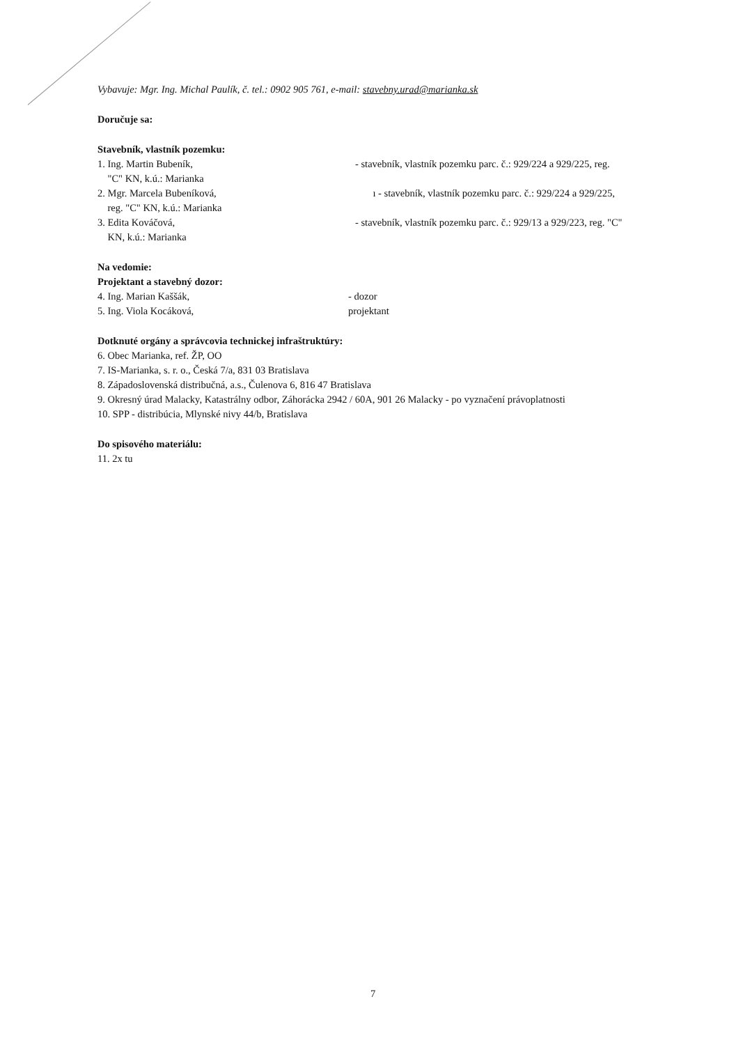Vybavuje: Mgr. Ing. Michal Paulík, č. tel.: 0902 905 761, e-mail: stavebny.urad@marianka.sk
Doručuje sa:
Stavebník, vlastník pozemku:
1. Ing. Martin Bubeník,
"C" KN, k.ú.: Marianka
- stavebník, vlastník pozemku parc. č.: 929/224 a 929/225, reg.
2. Mgr. Marcela Bubeníková,
reg. "C" KN, k.ú.: Marianka
ı - stavebník, vlastník pozemku parc. č.: 929/224 a 929/225,
3. Edita Kováčová,
KN, k.ú.: Marianka
- stavebník, vlastník pozemku parc. č.: 929/13 a 929/223, reg. "C"
Na vedomie:
Projektant a stavebný dozor:
4. Ing. Marian Kaššák, - dozor
5. Ing. Viola Kocáková, projektant
Dotknuté orgány a správcovia technickej infraštruktúry:
6. Obec Marianka, ref. ŽP, OO
7. IS-Marianka, s. r. o., Česká 7/a, 831 03 Bratislava
8. Západoslovenská distribučná, a.s., Čulenova 6, 816 47 Bratislava
9. Okresný úrad Malacky, Katastrálny odbor, Záhorácka 2942 / 60A, 901 26 Malacky - po vyznačení právoplatnosti
10. SPP - distribúcia, Mlynské nivy 44/b, Bratislava
Do spisového materiálu:
11. 2x tu
7